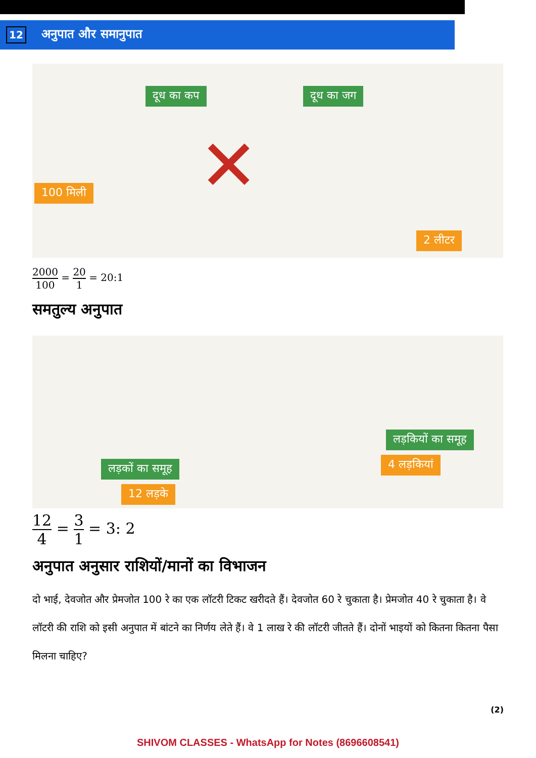12
अनुपात और समानुपात
दूध का कप दूध का जग
100 मिली ✕
2 लीटर
2000 100
=
20 1
= 20:1
समतुल्य अनुपात
लड़कियों का समूह
4 लड़कियां
लड़कों का समूह
12 लड़के
12 4
=
3 1
= 3: 2
अनुपात अनुसार राशियों/मानों का विभाजन
दो भाई, देवजोत और प्रेमजोत 100 रे का एक लॉटरी टिकट खरीदते हैं। देवजोत 60 रे चुकाता है। प्रेमजोत 40 रे चुकाता है। वे लॉटरी की राशि को इसी अनुपात में बांटने का निर्णय लेते हैं। वे 1 लाख रे की लॉटरी जीतते हैं। दोनों भाइयों को कितना कितना पैसा मिलना चाहिए?
(2)
SHIVOM CLASSES - WhatsApp for Notes (8696608541)